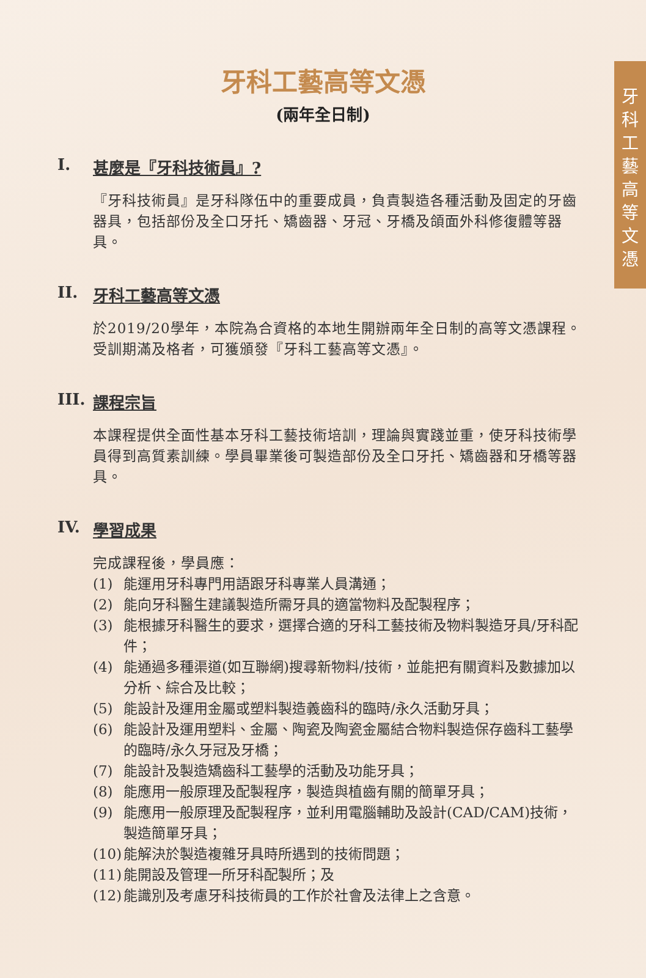牙
科
工
藝
高
等
文
憑
牙科工藝高等文憑
(兩年全日制)
I. 甚麼是『牙科技術員』?
『牙科技術員』是牙科隊伍中的重要成員，負責製造各種活動及固定的牙齒器具，包括部份及全口牙托、矯齒器、牙冠、牙橋及頜面外科修復體等器具。
II. 牙科工藝高等文憑
於2019/20學年，本院為合資格的本地生開辦兩年全日制的高等文憑課程。受訓期滿及格者，可獲頒發『牙科工藝高等文憑』。
III. 課程宗旨
本課程提供全面性基本牙科工藝技術培訓，理論與實踐並重，使牙科技術學員得到高質素訓練。學員畢業後可製造部份及全口牙托、矯齒器和牙橋等器具。
IV. 學習成果
完成課程後，學員應：
(1) 能運用牙科專門用語跟牙科專業人員溝通；
(2) 能向牙科醫生建議製造所需牙具的適當物料及配製程序；
(3) 能根據牙科醫生的要求，選擇合適的牙科工藝技術及物料製造牙具/牙科配件；
(4) 能通過多種渠道(如互聯網)搜尋新物料/技術，並能把有關資料及數據加以分析、綜合及比較；
(5) 能設計及運用金屬或塑料製造義齒科的臨時/永久活動牙具；
(6) 能設計及運用塑料、金屬、陶瓷及陶瓷金屬結合物料製造保存齒科工藝學的臨時/永久牙冠及牙橋；
(7) 能設計及製造矯齒科工藝學的活動及功能牙具；
(8) 能應用一般原理及配製程序，製造與植齒有關的簡單牙具；
(9) 能應用一般原理及配製程序，並利用電腦輔助及設計(CAD/CAM)技術，製造簡單牙具；
(10) 能解決於製造複雜牙具時所遇到的技術問題；
(11) 能開設及管理一所牙科配製所；及
(12) 能識別及考慮牙科技術員的工作於社會及法律上之含意。